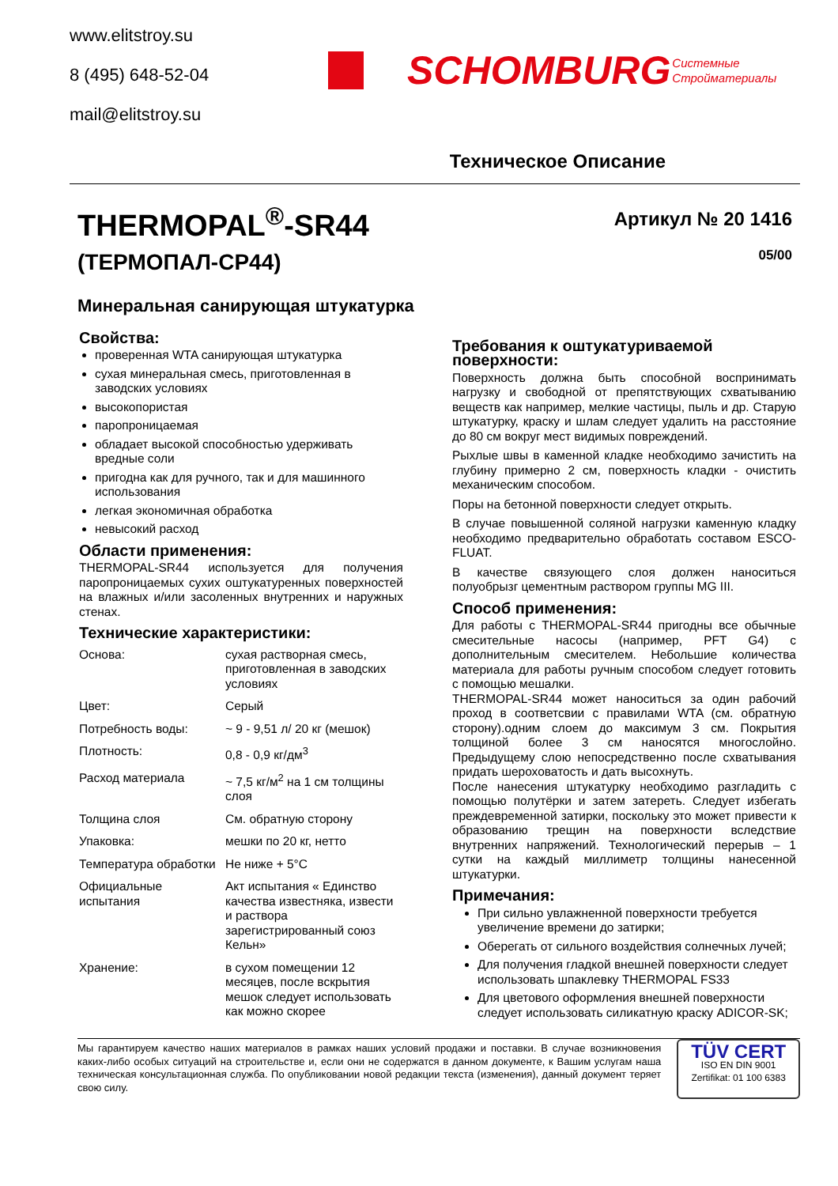www.elitstroy.su
8 (495) 648-52-04
mail@elitstroy.su
SCHOMBURG
Системные
Стройматериалы
Техническое Описание
THERMOPAL<sup>®</sup>-SR44
(ТЕРМОПАЛ-СР44)
Артикул № 20 1416
05/00
Минеральная санирующая штукатурка
Свойства:
проверенная WTA санирующая штукатурка
сухая минеральная смесь, приготовленная в заводских условиях
высокопористая
паропроницаемая
обладает высокой способностью удерживать вредные соли
пригодна как для ручного, так и для машинного использования
легкая экономичная обработка
невысокий расход
Области применения:
THERMOPAL-SR44 используется для получения паропроницаемых сухих оштукатуренных поверхностей на влажных и/или засоленных внутренних и наружных стенах.
Технические характеристики:
| Основа: | сухая растворная смесь, приготовленная в заводских условиях |
| Цвет: | Серый |
| Потребность воды: | ~ 9 - 9,51 л/ 20 кг (мешок) |
| Плотность: | 0,8 - 0,9 кг/дм<sup>3</sup> |
| Расход материала | ~ 7,5 кг/м<sup>2</sup> на 1 см толщины слоя |
| Толщина слоя | См. обратную сторону |
| Упаковка: | мешки по 20 кг, нетто |
| Температура обработки | Не ниже + 5°C |
| Официальные испытания | Акт испытания « Единство качества известняка, извести и раствора зарегистрированный союз Кельн» |
| Хранение: | в сухом помещении 12 месяцев, после вскрытия мешок следует использовать как можно скорее |
Требования к оштукатуриваемой поверхности:
Поверхность должна быть способной воспринимать нагрузку и свободной от препятствующих схватыванию веществ как например, мелкие частицы, пыль и др. Старую штукатурку, краску и шлам следует удалить на расстояние до 80 см вокруг мест видимых повреждений.
Рыхлые швы в каменной кладке необходимо зачистить на глубину примерно 2 см, поверхность кладки - очистить механическим способом.
Поры на бетонной поверхности следует открыть.
В случае повышенной соляной нагрузки каменную кладку необходимо предварительно обработать составом ESCO-FLUAT.
В качестве связующего слоя должен наноситься полуобрызг цементным раствором группы MG III.
Способ применения:
Для работы с THERMOPAL-SR44 пригодны все обычные смесительные насосы (например, PFT G4) с дополнительным смесителем. Небольшие количества материала для работы ручным способом следует готовить с помощью мешалки.
THERMOPAL-SR44 может наноситься за один рабочий проход в соответсвии с правилами WTA (см. обратную сторону).одним слоем до максимум 3 см. Покрытия толщиной более 3 см наносятся многослойно. Предыдущему слою непосредственно после схватывания придать шероховатость и дать высохнуть.
После нанесения штукатурку необходимо разгладить с помощью полутёрки и затем затереть. Следует избегать преждевременной затирки, поскольку это может привести к образованию трещин на поверхности вследствие внутренних напряжений. Технологический перерыв – 1 сутки на каждый миллиметр толщины нанесенной штукатурки.
Примечания:
При сильно увлажненной поверхности требуется увеличение времени до затирки;
Оберегать от сильного воздействия солнечных лучей;
Для получения гладкой внешней поверхности следует использовать шпаклевку THERMOPAL FS33
Для цветового оформления внешней поверхности следует использовать силикатную краску ADICOR-SK;
Мы гарантируем качество наших материалов в рамках наших условий продажи и поставки. В случае возникновения каких-либо особых ситуаций на строительстве и, если они не содержатся в данном документе, к Вашим услугам наша техническая консультационная служба. По опубликовании новой редакции текста (изменения), данный документ теряет свою силу.
TÜV CERT
ISO EN DIN 9001
Zertifikat: 01 100 6383